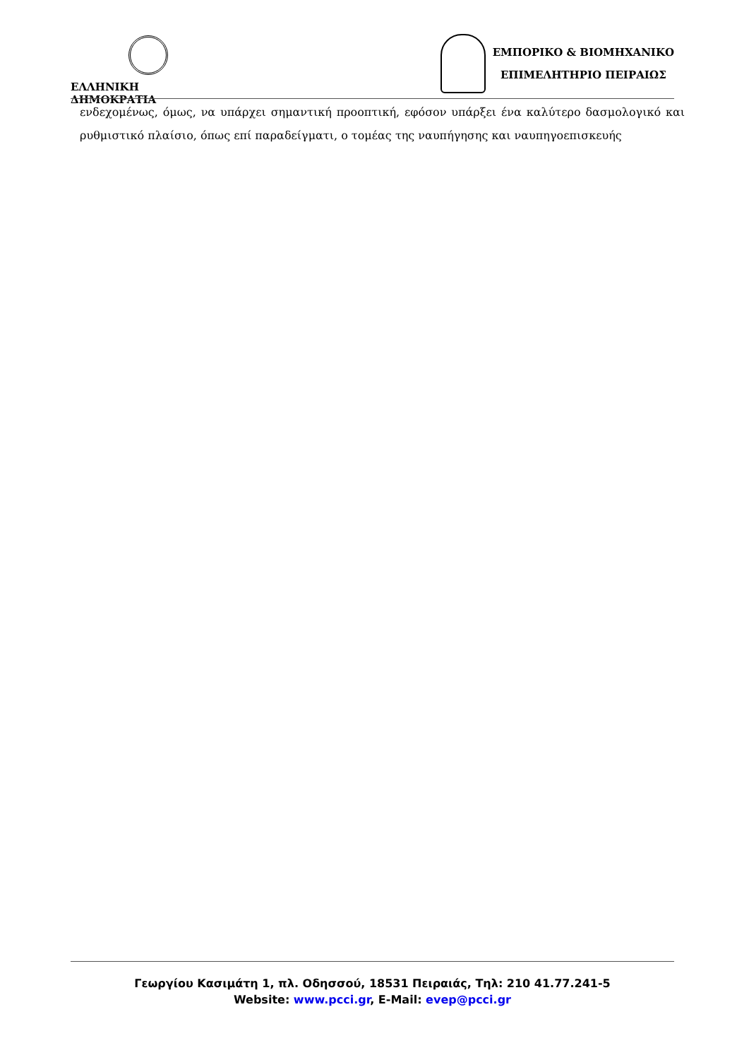ΕΛΛΗΝΙΚΗ ΔΗΜΟΚΡΑΤΙΑ
ΕΜΠΟΡΙΚΟ & ΒΙΟΜΗΧΑΝΙΚΟ
ΕΠΙΜΕΛΗΤΗΡΙΟ ΠΕΙΡΑΙΩΣ
ενδεχομένως, όμως, να υπάρχει σημαντική προοπτική, εφόσον υπάρξει ένα καλύτερο δασμολογικό και ρυθμιστικό πλαίσιο, όπως επί παραδείγματι, ο τομέας της ναυπήγησης και ναυπηγοεπισκευής
Γεωργίου Κασιμάτη 1, πλ. Οδησσού, 18531 Πειραιάς, Τηλ: 210 41.77.241-5
Website: www.pcci.gr, E-Mail: evep@pcci.gr